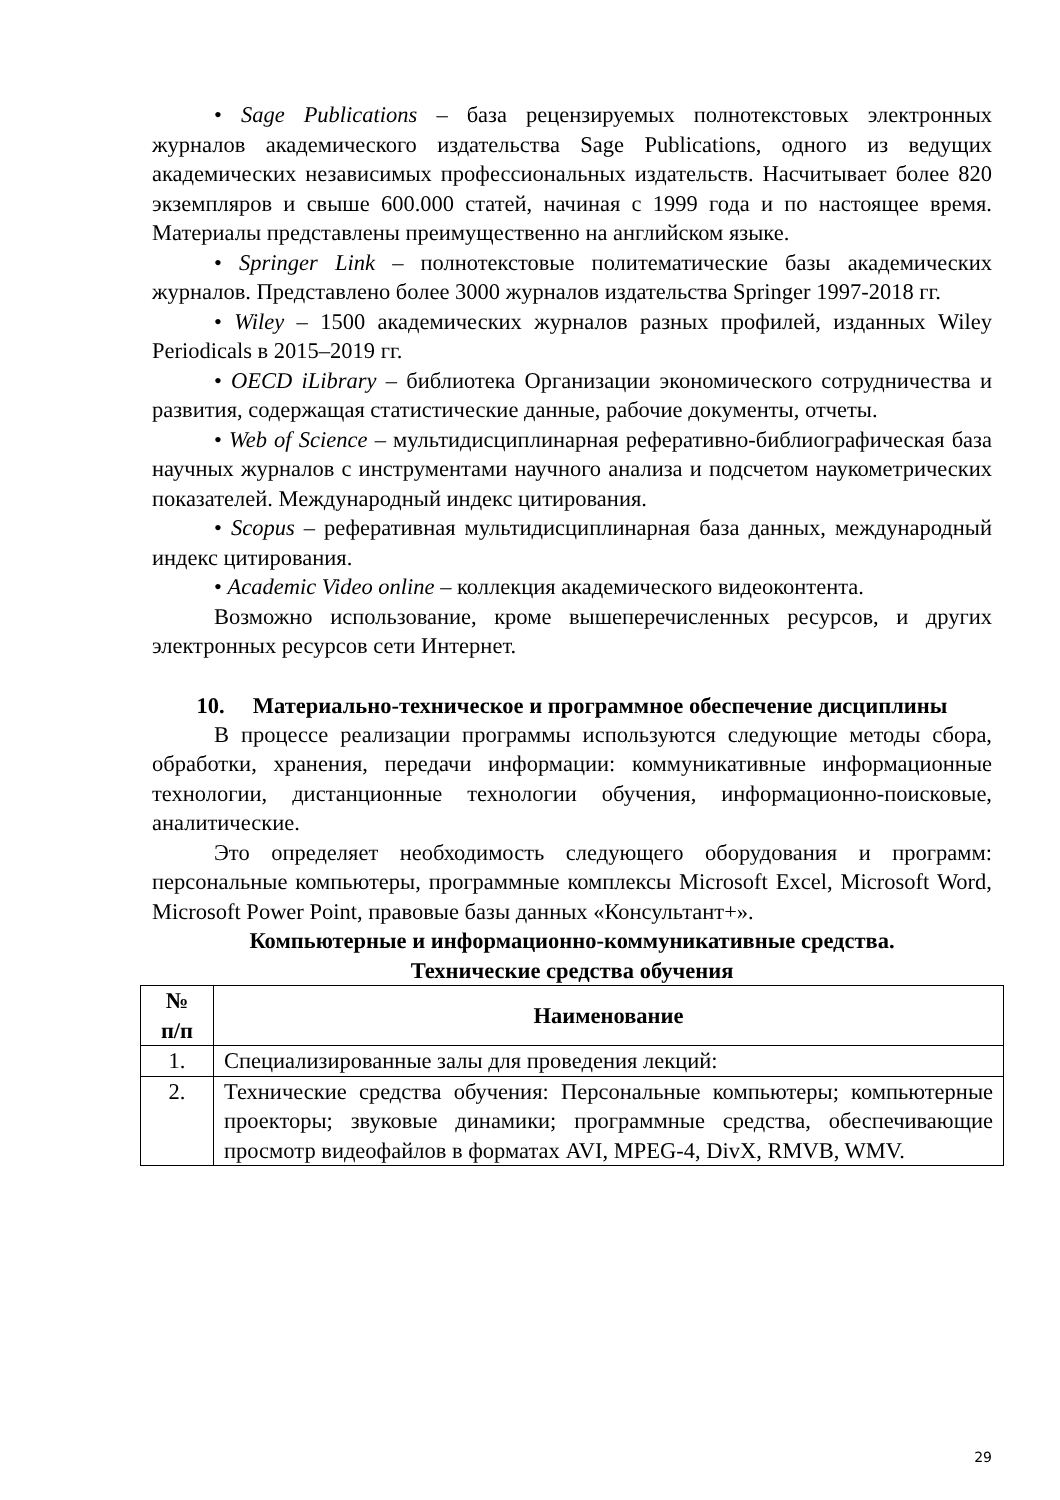• Sage Publications – база рецензируемых полнотекстовых электронных журналов академического издательства Sage Publications, одного из ведущих академических независимых профессиональных издательств. Насчитывает более 820 экземпляров и свыше 600.000 статей, начиная с 1999 года и по настоящее время. Материалы представлены преимущественно на английском языке.
• Springer Link – полнотекстовые политематические базы академических журналов. Представлено более 3000 журналов издательства Springer 1997-2018 гг.
• Wiley – 1500 академических журналов разных профилей, изданных Wiley Periodicals в 2015–2019 гг.
• OECD iLibrary – библиотека Организации экономического сотрудничества и развития, содержащая статистические данные, рабочие документы, отчеты.
• Web of Science – мультидисциплинарная реферативно-библиографическая база научных журналов с инструментами научного анализа и подсчетом наукометрических показателей. Международный индекс цитирования.
• Scopus – реферативная мультидисциплинарная база данных, международный индекс цитирования.
• Academic Video online – коллекция академического видеоконтента.
Возможно использование, кроме вышеперечисленных ресурсов, и других электронных ресурсов сети Интернет.
10. Материально-техническое и программное обеспечение дисциплины
В процессе реализации программы используются следующие методы сбора, обработки, хранения, передачи информации: коммуникативные информационные технологии, дистанционные технологии обучения, информационно-поисковые, аналитические.
Это определяет необходимость следующего оборудования и программ: персональные компьютеры, программные комплексы Microsoft Excel, Microsoft Word, Microsoft Power Point, правовые базы данных «Консультант+».
Компьютерные и информационно-коммуникативные средства.
Технические средства обучения
| № п/п | Наименование |
| --- | --- |
| 1. | Специализированные залы для проведения лекций: |
| 2. | Технические средства обучения: Персональные компьютеры; компьютерные проекторы; звуковые динамики; программные средства, обеспечивающие просмотр видеофайлов в форматах AVI, MPEG-4, DivX, RMVB, WMV. |
29